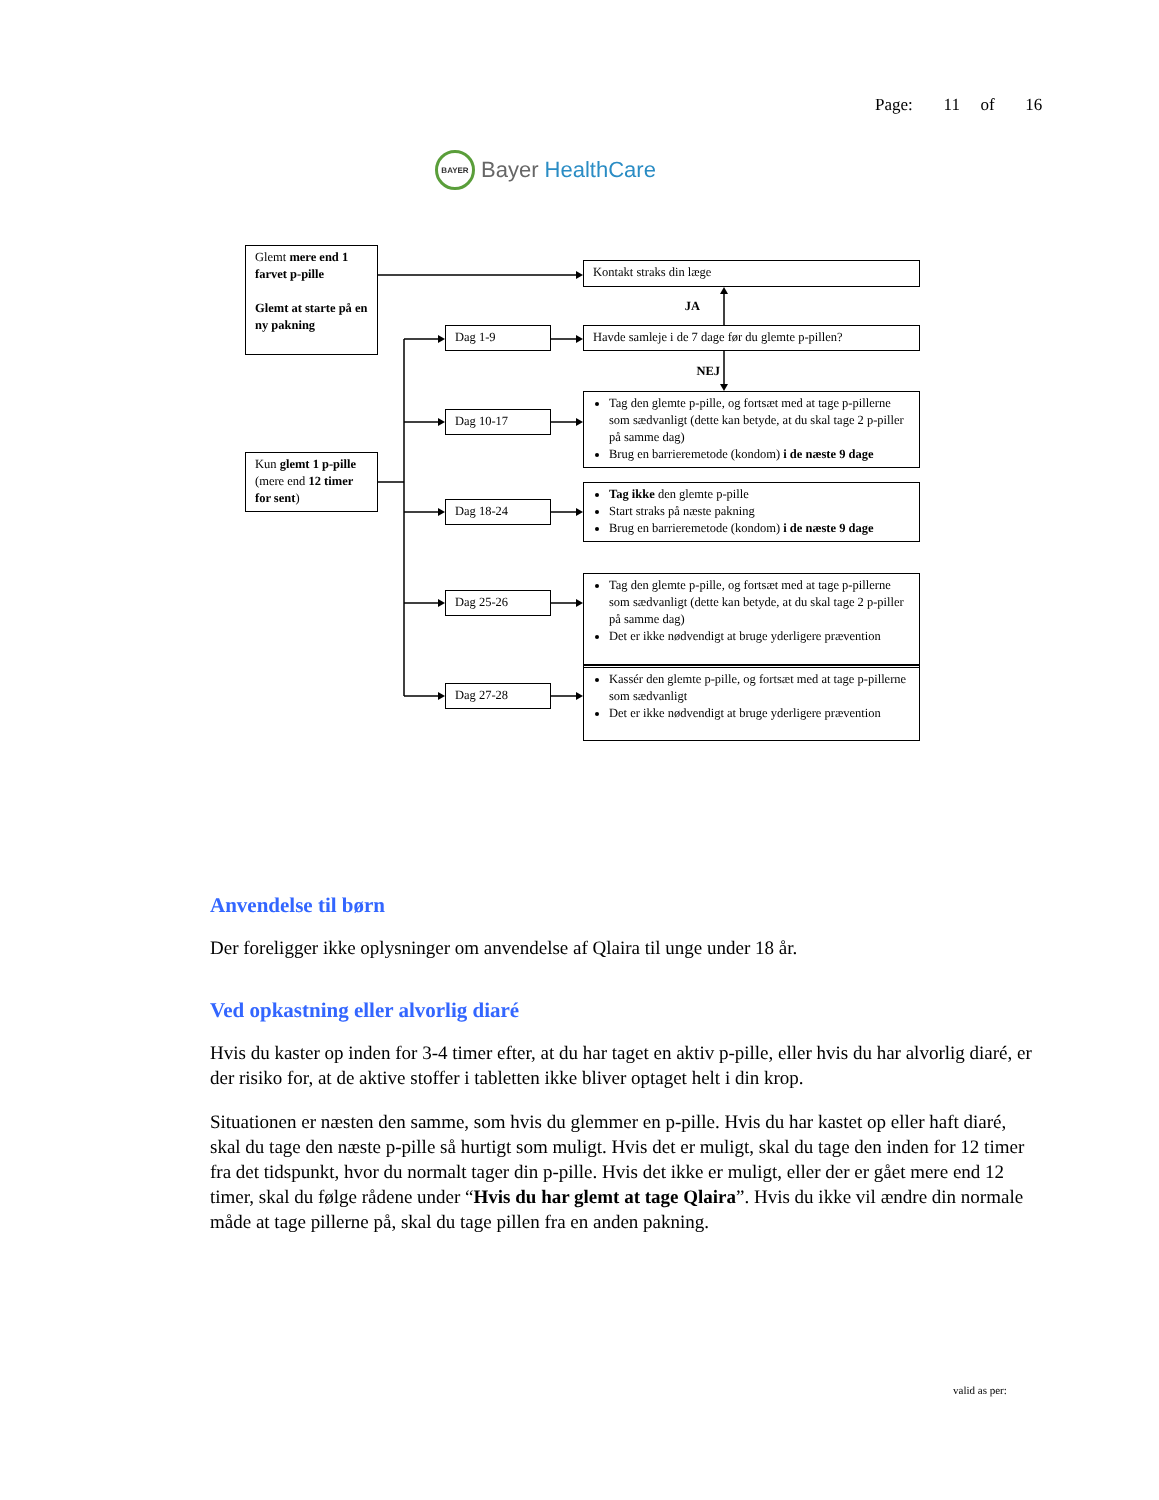BAYER
Bayer HealthCare
Page: 11 of 16
Glemt mere end 1 farvet p-pille
Glemt at starte på en ny pakning
Kun glemt 1 p-pille (mere end 12 timer for sent)
Dag 1-9
Dag 10-17
Dag 18-24
Dag 25-26
Dag 27-28
Kontakt straks din læge
JA
Havde samleje i de 7 dage før du glemte p-pillen?
NEJ
Tag den glemte p-pille, og fortsæt med at tage p-pillerne som sædvanligt (dette kan betyde, at du skal tage 2 p-piller på samme dag)
Brug en barrieremetode (kondom) i de næste 9 dage
Tag ikke den glemte p-pille
Start straks på næste pakning
Brug en barrieremetode (kondom) i de næste 9 dage
Tag den glemte p-pille, og fortsæt med at tage p-pillerne som sædvanligt (dette kan betyde, at du skal tage 2 p-piller på samme dag)
Det er ikke nødvendigt at bruge yderligere prævention
Kassér den glemte p-pille, og fortsæt med at tage p-pillerne som sædvanligt
Det er ikke nødvendigt at bruge yderligere prævention
Anvendelse til børn
Der foreligger ikke oplysninger om anvendelse af Qlaira til unge under 18 år.
Ved opkastning eller alvorlig diaré
Hvis du kaster op inden for 3-4 timer efter, at du har taget en aktiv p-pille, eller hvis du har alvorlig diaré, er der risiko for, at de aktive stoffer i tabletten ikke bliver optaget helt i din krop.
Situationen er næsten den samme, som hvis du glemmer en p-pille. Hvis du har kastet op eller haft diaré, skal du tage den næste p-pille så hurtigt som muligt. Hvis det er muligt, skal du tage den inden for 12 timer fra det tidspunkt, hvor du normalt tager din p-pille. Hvis det ikke er muligt, eller der er gået mere end 12 timer, skal du følge rådene under “Hvis du har glemt at tage Qlaira”. Hvis du ikke vil ændre din normale måde at tage pillerne på, skal du tage pillen fra en anden pakning.
valid as per: